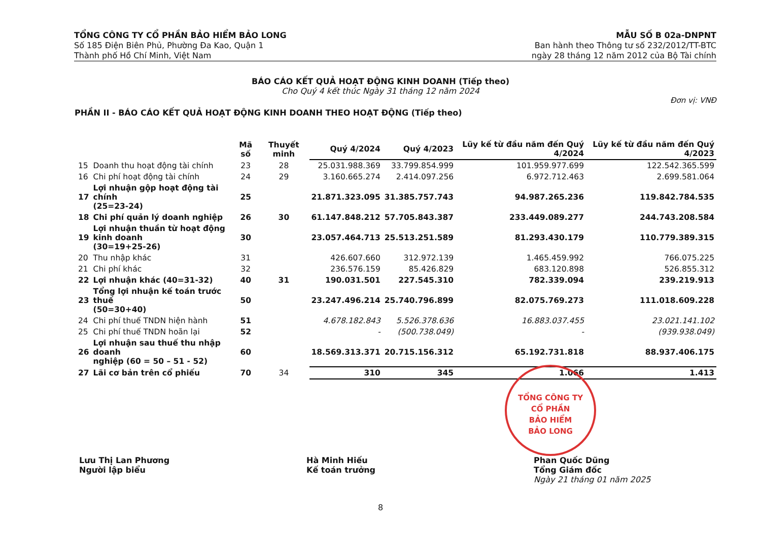TỔNG CÔNG TY CỔ PHẦN BẢO HIỂM BẢO LONG
Số 185 Điện Biên Phủ, Phường Đa Kao, Quận 1
Thành phố Hồ Chí Minh, Việt Nam
MẪU SỐ B 02a-DNPNT
Ban hành theo Thông tư số 232/2012/TT-BTC
ngày 28 tháng 12 năm 2012 của Bộ Tài chính
BÁO CÁO KẾT QUẢ HOẠT ĐỘNG KINH DOANH (Tiếp theo)
Cho Quý 4 kết thúc Ngày 31 tháng 12 năm 2024
Đơn vị: VNĐ
PHẦN II - BÁO CÁO KẾT QUẢ HOẠT ĐỘNG KINH DOANH THEO HOẠT ĐỘNG (Tiếp theo)
| | | Mã số | Thuyết minh | Quý 4/2024 | Quý 4/2023 | Lũy kế từ đầu năm đến Quý 4/2024 | Lũy kế từ đầu năm đến Quý 4/2023 |
| --- | --- | --- | --- | --- | --- | --- | --- |
| 15 | Doanh thu hoạt động tài chính | 23 | 28 | 25.031.988.369 | 33.799.854.999 | 101.959.977.699 | 122.542.365.599 |
| 16 | Chi phí hoạt động tài chính | 24 | 29 | 3.160.665.274 | 2.414.097.256 | 6.972.712.463 | 2.699.581.064 |
| 17 | Lợi nhuận gộp hoạt động tài chính (25=23-24) | 25 | | 21.871.323.095 | 31.385.757.743 | 94.987.265.236 | 119.842.784.535 |
| 18 | Chi phí quản lý doanh nghiệp | 26 | 30 | 61.147.848.212 | 57.705.843.387 | 233.449.089.277 | 244.743.208.584 |
| 19 | Lợi nhuận thuần từ hoạt động kinh doanh (30=19+25-26) | 30 | | 23.057.464.713 | 25.513.251.589 | 81.293.430.179 | 110.779.389.315 |
| 20 | Thu nhập khác | 31 | | 426.607.660 | 312.972.139 | 1.465.459.992 | 766.075.225 |
| 21 | Chi phí khác | 32 | | 236.576.159 | 85.426.829 | 683.120.898 | 526.855.312 |
| 22 | Lợi nhuận khác (40=31-32) | 40 | 31 | 190.031.501 | 227.545.310 | 782.339.094 | 239.219.913 |
| 23 | Tổng lợi nhuận kế toán trước thuế (50=30+40) | 50 | | 23.247.496.214 | 25.740.796.899 | 82.075.769.273 | 111.018.609.228 |
| 24 | Chi phí thuế TNDN hiện hành | 51 | | 4.678.182.843 | 5.526.378.636 | 16.883.037.455 | 23.021.141.102 |
| 25 | Chi phí thuế TNDN hoãn lại | 52 | | - | (500.738.049) | - | (939.938.049) |
| 26 | Lợi nhuận sau thuế thu nhập doanh nghiệp (60 = 50 – 51 - 52) | 60 | | 18.569.313.371 | 20.715.156.312 | 65.192.731.818 | 88.937.406.175 |
| 27 | Lãi cơ bản trên cổ phiếu | 70 | 34 | 310 | 345 | 1.066 | 1.413 |
TỔNG CÔNG TY
CỔ PHẦN
BẢO HIỂM
BẢO LONG
Lưu Thị Lan Phương
Người lập biểu
Hà Minh Hiếu
Kế toán trưởng
Phan Quốc Dũng
Tổng Giám đốc
Ngày 21 tháng 01 năm 2025
8